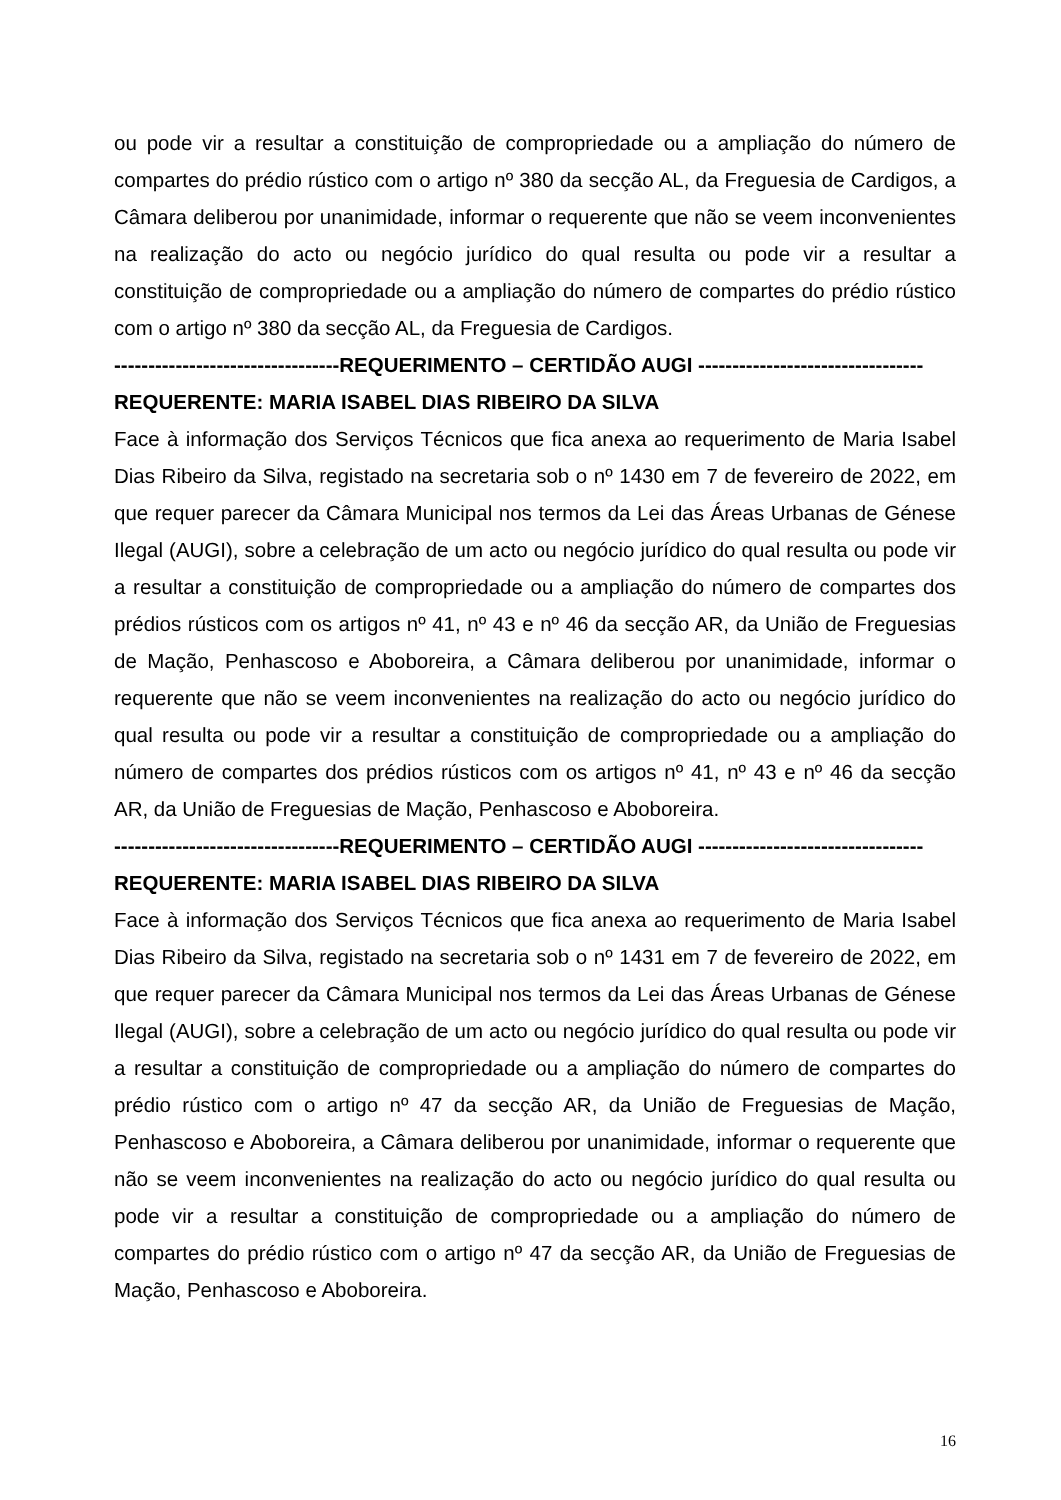ou pode vir a resultar a constituição de compropriedade ou a ampliação do número de compartes do prédio rústico com o artigo nº 380 da secção AL, da Freguesia de Cardigos, a Câmara deliberou por unanimidade, informar o requerente que não se veem inconvenientes na realização do acto ou negócio jurídico do qual resulta ou pode vir a resultar a constituição de compropriedade ou a ampliação do número de compartes do prédio rústico com o artigo nº 380 da secção AL, da Freguesia de Cardigos.
---------------------------------REQUERIMENTO – CERTIDÃO AUGI ---------------------------------
REQUERENTE: MARIA ISABEL DIAS RIBEIRO DA SILVA
Face à informação dos Serviços Técnicos que fica anexa ao requerimento de Maria Isabel Dias Ribeiro da Silva, registado na secretaria sob o nº 1430 em 7 de fevereiro de 2022, em que requer parecer da Câmara Municipal nos termos da Lei das Áreas Urbanas de Génese Ilegal (AUGI), sobre a celebração de um acto ou negócio jurídico do qual resulta ou pode vir a resultar a constituição de compropriedade ou a ampliação do número de compartes dos prédios rústicos com os artigos nº 41, nº 43 e nº 46 da secção AR, da União de Freguesias de Mação, Penhascoso e Aboboreira, a Câmara deliberou por unanimidade, informar o requerente que não se veem inconvenientes na realização do acto ou negócio jurídico do qual resulta ou pode vir a resultar a constituição de compropriedade ou a ampliação do número de compartes dos prédios rústicos com os artigos nº 41, nº 43 e nº 46 da secção AR, da União de Freguesias de Mação, Penhascoso e Aboboreira.
---------------------------------REQUERIMENTO – CERTIDÃO AUGI ---------------------------------
REQUERENTE: MARIA ISABEL DIAS RIBEIRO DA SILVA
Face à informação dos Serviços Técnicos que fica anexa ao requerimento de Maria Isabel Dias Ribeiro da Silva, registado na secretaria sob o nº 1431 em 7 de fevereiro de 2022, em que requer parecer da Câmara Municipal nos termos da Lei das Áreas Urbanas de Génese Ilegal (AUGI), sobre a celebração de um acto ou negócio jurídico do qual resulta ou pode vir a resultar a constituição de compropriedade ou a ampliação do número de compartes do prédio rústico com o artigo nº 47 da secção AR, da União de Freguesias de Mação, Penhascoso e Aboboreira, a Câmara deliberou por unanimidade, informar o requerente que não se veem inconvenientes na realização do acto ou negócio jurídico do qual resulta ou pode vir a resultar a constituição de compropriedade ou a ampliação do número de compartes do prédio rústico com o artigo nº 47 da secção AR, da União de Freguesias de Mação, Penhascoso e Aboboreira.
16